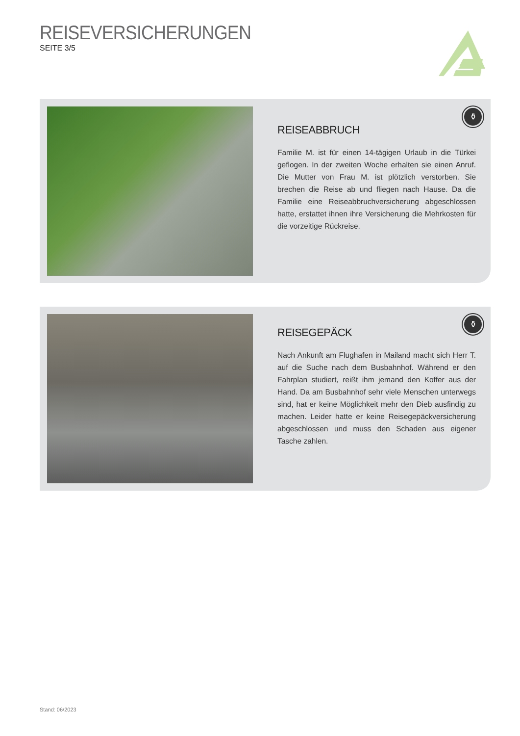REISEVERSICHERUNGEN
SEITE 3/5
⚱
REISEABBRUCH
Familie M. ist für einen 14-tägigen Urlaub in die Türkei geflogen. In der zweiten Woche erhalten sie einen Anruf. Die Mutter von Frau M. ist plötzlich verstorben. Sie brechen die Reise ab und fliegen nach Hause. Da die Familie eine Reiseabbruchversicherung abgeschlossen hatte, erstattet ihnen ihre Versicherung die Mehrkosten für die vorzeitige Rückreise.
⚱
REISEGEPÄCK
Nach Ankunft am Flughafen in Mailand macht sich Herr T. auf die Suche nach dem Busbahnhof. Während er den Fahrplan studiert, reißt ihm jemand den Koffer aus der Hand. Da am Busbahnhof sehr viele Menschen unterwegs sind, hat er keine Möglichkeit mehr den Dieb ausfindig zu machen. Leider hatte er keine Reisegepäckversicherung abgeschlossen und muss den Schaden aus eigener Tasche zahlen.
Stand: 06/2023